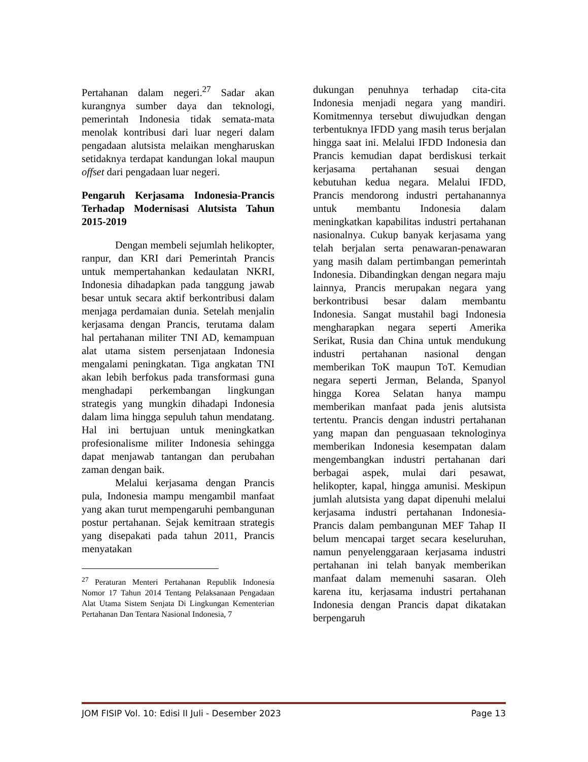Pertahanan dalam negeri.<sup>27</sup> Sadar akan kurangnya sumber daya dan teknologi, pemerintah Indonesia tidak semata-mata menolak kontribusi dari luar negeri dalam pengadaan alutsista melaikan mengharuskan setidaknya terdapat kandungan lokal maupun offset dari pengadaan luar negeri.
Pengaruh Kerjasama Indonesia-Prancis Terhadap Modernisasi Alutsista Tahun 2015-2019
Dengan membeli sejumlah helikopter, ranpur, dan KRI dari Pemerintah Prancis untuk mempertahankan kedaulatan NKRI, Indonesia dihadapkan pada tanggung jawab besar untuk secara aktif berkontribusi dalam menjaga perdamaian dunia. Setelah menjalin kerjasama dengan Prancis, terutama dalam hal pertahanan militer TNI AD, kemampuan alat utama sistem persenjataan Indonesia mengalami peningkatan. Tiga angkatan TNI akan lebih berfokus pada transformasi guna menghadapi perkembangan lingkungan strategis yang mungkin dihadapi Indonesia dalam lima hingga sepuluh tahun mendatang. Hal ini bertujuan untuk meningkatkan profesionalisme militer Indonesia sehingga dapat menjawab tantangan dan perubahan zaman dengan baik.
Melalui kerjasama dengan Prancis pula, Indonesia mampu mengambil manfaat yang akan turut mempengaruhi pembangunan postur pertahanan. Sejak kemitraan strategis yang disepakati pada tahun 2011, Prancis menyatakan
<sup>27</sup> Peraturan Menteri Pertahanan Republik Indonesia Nomor 17 Tahun 2014 Tentang Pelaksanaan Pengadaan Alat Utama Sistem Senjata Di Lingkungan Kementerian Pertahanan Dan Tentara Nasional Indonesia, 7
dukungan penuhnya terhadap cita-cita Indonesia menjadi negara yang mandiri. Komitmennya tersebut diwujudkan dengan terbentuknya IFDD yang masih terus berjalan hingga saat ini. Melalui IFDD Indonesia dan Prancis kemudian dapat berdiskusi terkait kerjasama pertahanan sesuai dengan kebutuhan kedua negara. Melalui IFDD, Prancis mendorong industri pertahanannya untuk membantu Indonesia dalam meningkatkan kapabilitas industri pertahanan nasionalnya. Cukup banyak kerjasama yang telah berjalan serta penawaran-penawaran yang masih dalam pertimbangan pemerintah Indonesia. Dibandingkan dengan negara maju lainnya, Prancis merupakan negara yang berkontribusi besar dalam membantu Indonesia. Sangat mustahil bagi Indonesia mengharapkan negara seperti Amerika Serikat, Rusia dan China untuk mendukung industri pertahanan nasional dengan memberikan ToK maupun ToT. Kemudian negara seperti Jerman, Belanda, Spanyol hingga Korea Selatan hanya mampu memberikan manfaat pada jenis alutsista tertentu. Prancis dengan industri pertahanan yang mapan dan penguasaan teknologinya memberikan Indonesia kesempatan dalam mengembangkan industri pertahanan dari berbagai aspek, mulai dari pesawat, helikopter, kapal, hingga amunisi. Meskipun jumlah alutsista yang dapat dipenuhi melalui kerjasama industri pertahanan Indonesia-Prancis dalam pembangunan MEF Tahap II belum mencapai target secara keseluruhan, namun penyelenggaraan kerjasama industri pertahanan ini telah banyak memberikan manfaat dalam memenuhi sasaran. Oleh karena itu, kerjasama industri pertahanan Indonesia dengan Prancis dapat dikatakan berpengaruh
JOM FISIP Vol. 10: Edisi II Juli - Desember 2023 Page 13